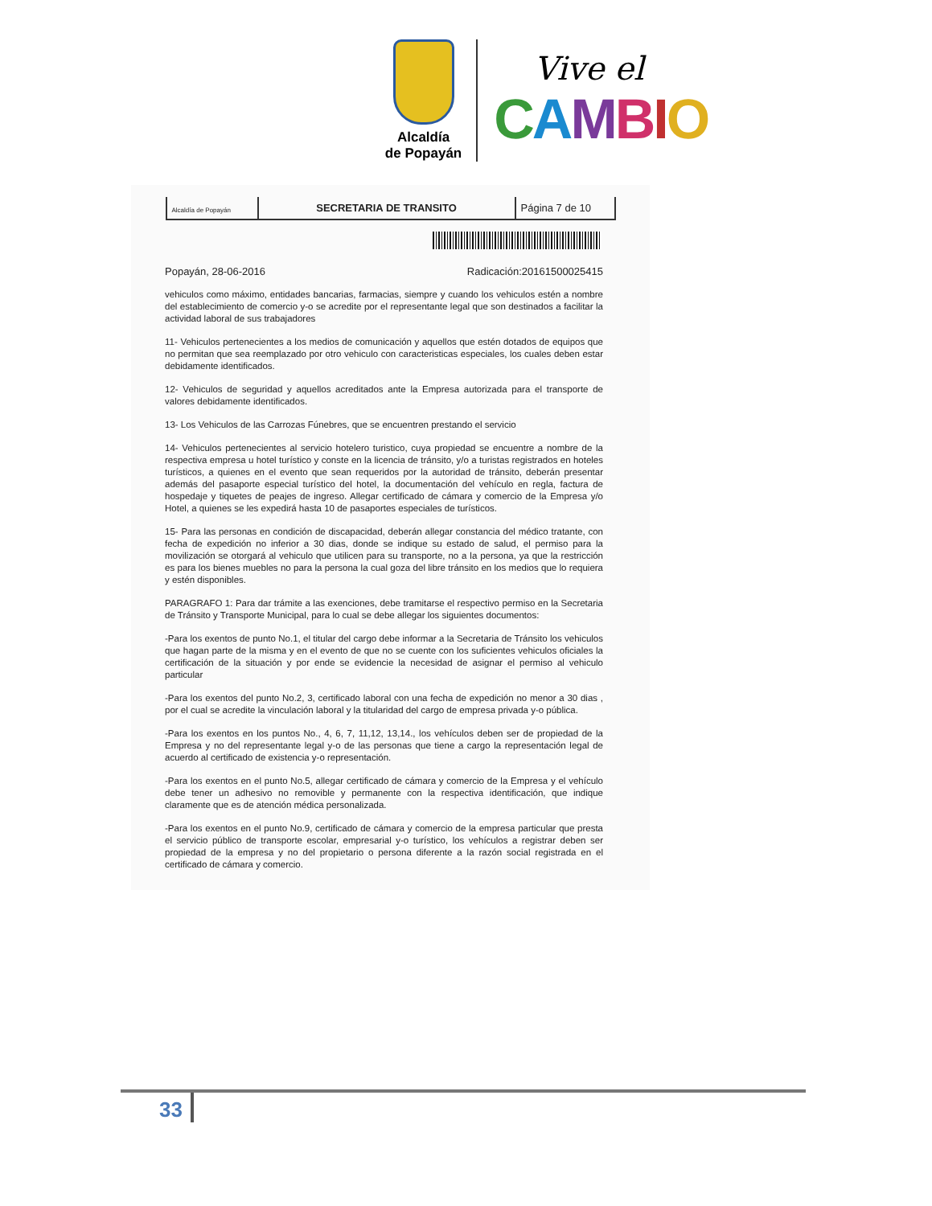Alcaldía
de Popayán
Vive el
CAMBIO
| Alcaldía de Popayán | SECRETARIA DE TRANSITO | Página 7 de 10 |
Popayán, 28-06-2016 Radicación:20161500025415
vehiculos como máximo, entidades bancarias, farmacias, siempre y cuando los vehiculos estén a nombre del establecimiento de comercio y-o se acredite por el representante legal que son destinados a facilitar la actividad laboral de sus trabajadores
11- Vehiculos pertenecientes a los medios de comunicación y aquellos que estén dotados de equipos que no permitan que sea reemplazado por otro vehiculo con caracteristicas especiales, los cuales deben estar debidamente identificados.
12- Vehiculos de seguridad y aquellos acreditados ante la Empresa autorizada para el transporte de valores debidamente identificados.
13- Los Vehiculos de las Carrozas Fúnebres, que se encuentren prestando el servicio
14- Vehiculos pertenecientes al servicio hotelero turistico, cuya propiedad se encuentre a nombre de la respectiva empresa u hotel turístico y conste en la licencia de tránsito, y/o a turistas registrados en hoteles turísticos, a quienes en el evento que sean requeridos por la autoridad de tránsito, deberán presentar además del pasaporte especial turístico del hotel, la documentación del vehículo en regla, factura de hospedaje y tiquetes de peajes de ingreso. Allegar certificado de cámara y comercio de la Empresa y/o Hotel, a quienes se les expedirá hasta 10 de pasaportes especiales de turísticos.
15- Para las personas en condición de discapacidad, deberán allegar constancia del médico tratante, con fecha de expedición no inferior a 30 dias, donde se indique su estado de salud, el permiso para la movilización se otorgará al vehiculo que utilicen para su transporte, no a la persona, ya que la restricción es para los bienes muebles no para la persona la cual goza del libre tránsito en los medios que lo requiera y estén disponibles.
PARAGRAFO 1: Para dar trámite a las exenciones, debe tramitarse el respectivo permiso en la Secretaria de Tránsito y Transporte Municipal, para lo cual se debe allegar los siguientes documentos:
-Para los exentos de punto No.1, el titular del cargo debe informar a la Secretaria de Tránsito los vehiculos que hagan parte de la misma y en el evento de que no se cuente con los suficientes vehiculos oficiales la certificación de la situación y por ende se evidencie la necesidad de asignar el permiso al vehiculo particular
-Para los exentos del punto No.2, 3, certificado laboral con una fecha de expedición no menor a 30 dias , por el cual se acredite la vinculación laboral y la titularidad del cargo de empresa privada y-o pública.
-Para los exentos en los puntos No., 4, 6, 7, 11,12, 13,14., los vehículos deben ser de propiedad de la Empresa y no del representante legal y-o de las personas que tiene a cargo la representación legal de acuerdo al certificado de existencia y-o representación.
-Para los exentos en el punto No.5, allegar certificado de cámara y comercio de la Empresa y el vehículo debe tener un adhesivo no removible y permanente con la respectiva identificación, que indique claramente que es de atención médica personalizada.
-Para los exentos en el punto No.9, certificado de cámara y comercio de la empresa particular que presta el servicio público de transporte escolar, empresarial y-o turístico, los vehículos a registrar deben ser propiedad de la empresa y no del propietario o persona diferente a la razón social registrada en el certificado de cámara y comercio.
33